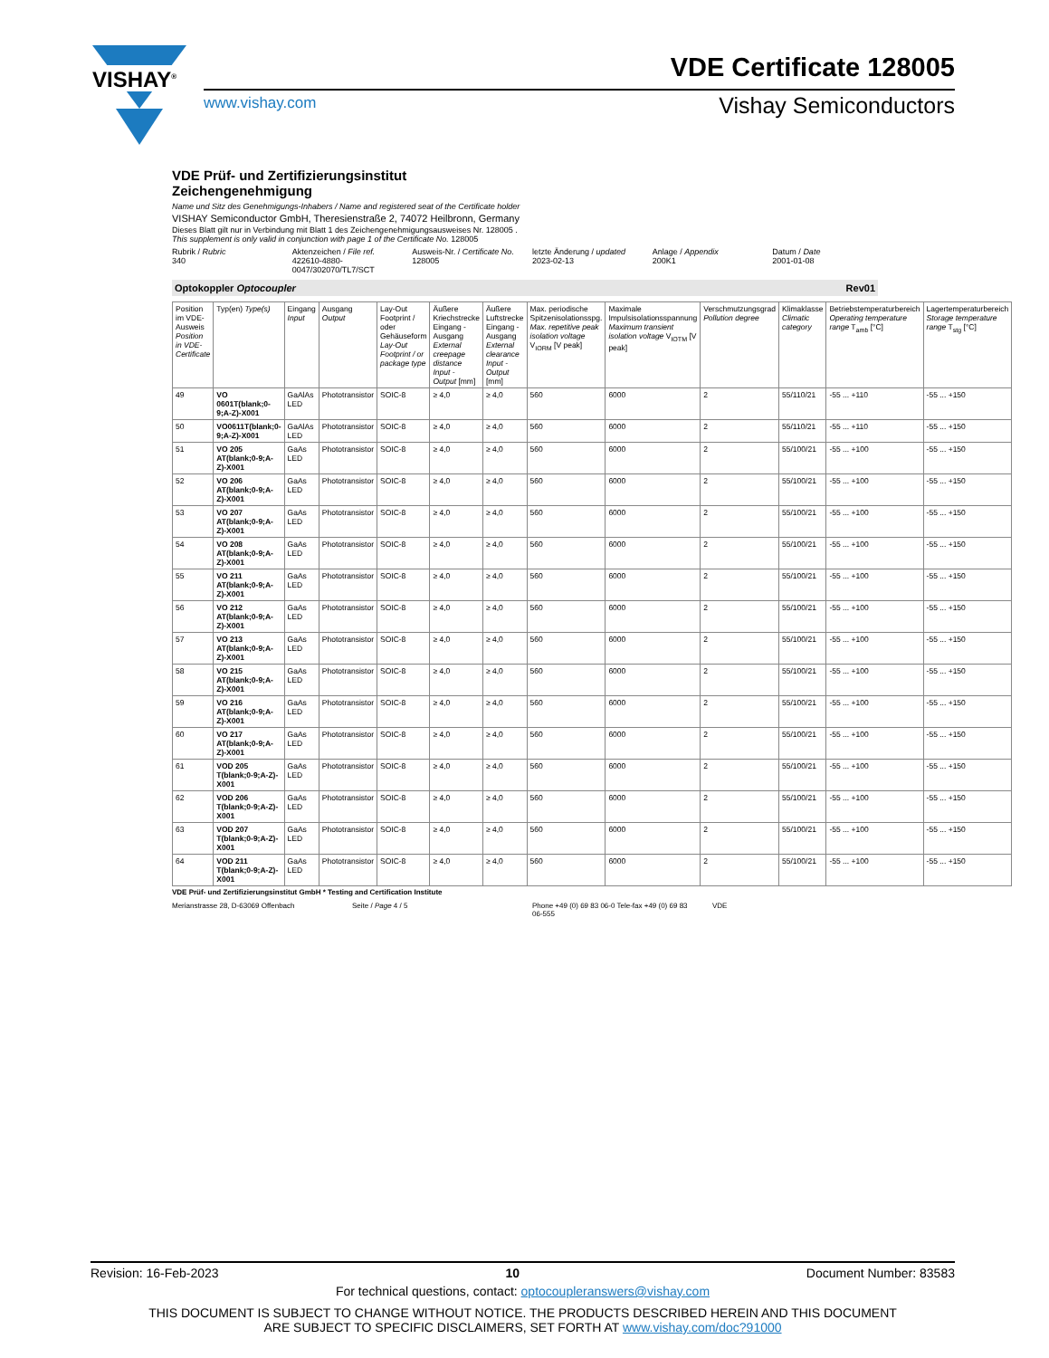VISHAY<sup>®</sup> VDE Certificate 128005
www.vishay.com Vishay Semiconductors
VDE Prüf- und Zertifizierungsinstitut
Zeichengenehmigung
Name und Sitz des Genehmigungs-Inhabers / Name and registered seat of the Certificate holder
VISHAY Semiconductor GmbH, Theresienstraße 2, 74072 Heilbronn, Germany
Dieses Blatt gilt nur in Verbindung mit Blatt 1 des Zeichengenehmigungsausweises Nr. 128005 .
This supplement is only valid in conjunction with page 1 of the Certificate No. 128005
Rubrik / Rubric
340
Aktenzeichen / File ref.
422610-4880-0047/302070/TL7/SCT
Ausweis-Nr. / Certificate No.
128005
letzte Änderung / updated
2023-02-13
Anlage / Appendix
200K1
Datum / Date
2001-01-08
Optokoppler Optocoupler Rev01
| Position im VDE-Ausweis Position in VDE-Certificate | Typ(en) Type(s) | Eingang Input | Ausgang Output | Lay-Out Footprint / oder Gehäuseform Lay-Out Footprint / or package type | Äußere Kriechstrecke Eingang - Ausgang External creepage distance Input - Output [mm] | Äußere Luftstrecke Eingang - Ausgang External clearance Input - Output [mm] | Max. periodische Spitzenisolationsspg. Max. repetitive peak isolation voltage V<sub>IORM</sub> [V peak] | Maximale Impulsisolationsspannung Maximum transient isolation voltage V<sub>IOTM</sub> [V peak] | Verschmutzungsgrad Pollution degree | Klimaklasse Climatic category | Betriebstemperaturbereich Operating temperature range T<sub>amb</sub> [°C] | Lagertemperaturbereich Storage temperature range T<sub>stg</sub> [°C] |
| --- | --- | --- | --- | --- | --- | --- | --- | --- | --- | --- | --- | --- |
| 49 | VO 0601T(blank;0-9;A-Z)-X001 | GaAlAs LED | Phototransistor | SOIC-8 | ≥ 4,0 | ≥ 4,0 | 560 | 6000 | 2 | 55/110/21 | -55 ... +110 | -55 ... +150 |
| 50 | VO0611T(blank;0-9;A-Z)-X001 | GaAlAs LED | Phototransistor | SOIC-8 | ≥ 4,0 | ≥ 4,0 | 560 | 6000 | 2 | 55/110/21 | -55 ... +110 | -55 ... +150 |
| 51 | VO 205 AT(blank;0-9;A-Z)-X001 | GaAs LED | Phototransistor | SOIC-8 | ≥ 4,0 | ≥ 4,0 | 560 | 6000 | 2 | 55/100/21 | -55 ... +100 | -55 ... +150 |
| 52 | VO 206 AT(blank;0-9;A-Z)-X001 | GaAs LED | Phototransistor | SOIC-8 | ≥ 4,0 | ≥ 4,0 | 560 | 6000 | 2 | 55/100/21 | -55 ... +100 | -55 ... +150 |
| 53 | VO 207 AT(blank;0-9;A-Z)-X001 | GaAs LED | Phototransistor | SOIC-8 | ≥ 4,0 | ≥ 4,0 | 560 | 6000 | 2 | 55/100/21 | -55 ... +100 | -55 ... +150 |
| 54 | VO 208 AT(blank;0-9;A-Z)-X001 | GaAs LED | Phototransistor | SOIC-8 | ≥ 4,0 | ≥ 4,0 | 560 | 6000 | 2 | 55/100/21 | -55 ... +100 | -55 ... +150 |
| 55 | VO 211 AT(blank;0-9;A-Z)-X001 | GaAs LED | Phototransistor | SOIC-8 | ≥ 4,0 | ≥ 4,0 | 560 | 6000 | 2 | 55/100/21 | -55 ... +100 | -55 ... +150 |
| 56 | VO 212 AT(blank;0-9;A-Z)-X001 | GaAs LED | Phototransistor | SOIC-8 | ≥ 4,0 | ≥ 4,0 | 560 | 6000 | 2 | 55/100/21 | -55 ... +100 | -55 ... +150 |
| 57 | VO 213 AT(blank;0-9;A-Z)-X001 | GaAs LED | Phototransistor | SOIC-8 | ≥ 4,0 | ≥ 4,0 | 560 | 6000 | 2 | 55/100/21 | -55 ... +100 | -55 ... +150 |
| 58 | VO 215 AT(blank;0-9;A-Z)-X001 | GaAs LED | Phototransistor | SOIC-8 | ≥ 4,0 | ≥ 4,0 | 560 | 6000 | 2 | 55/100/21 | -55 ... +100 | -55 ... +150 |
| 59 | VO 216 AT(blank;0-9;A-Z)-X001 | GaAs LED | Phototransistor | SOIC-8 | ≥ 4,0 | ≥ 4,0 | 560 | 6000 | 2 | 55/100/21 | -55 ... +100 | -55 ... +150 |
| 60 | VO 217 AT(blank;0-9;A-Z)-X001 | GaAs LED | Phototransistor | SOIC-8 | ≥ 4,0 | ≥ 4,0 | 560 | 6000 | 2 | 55/100/21 | -55 ... +100 | -55 ... +150 |
| 61 | VOD 205 T(blank;0-9;A-Z)-X001 | GaAs LED | Phototransistor | SOIC-8 | ≥ 4,0 | ≥ 4,0 | 560 | 6000 | 2 | 55/100/21 | -55 ... +100 | -55 ... +150 |
| 62 | VOD 206 T(blank;0-9;A-Z)-X001 | GaAs LED | Phototransistor | SOIC-8 | ≥ 4,0 | ≥ 4,0 | 560 | 6000 | 2 | 55/100/21 | -55 ... +100 | -55 ... +150 |
| 63 | VOD 207 T(blank;0-9;A-Z)-X001 | GaAs LED | Phototransistor | SOIC-8 | ≥ 4,0 | ≥ 4,0 | 560 | 6000 | 2 | 55/100/21 | -55 ... +100 | -55 ... +150 |
| 64 | VOD 211 T(blank;0-9;A-Z)-X001 | GaAs LED | Phototransistor | SOIC-8 | ≥ 4,0 | ≥ 4,0 | 560 | 6000 | 2 | 55/100/21 | -55 ... +100 | -55 ... +150 |
VDE Prüf- und Zertifizierungsinstitut GmbH * Testing and Certification Institute
Merianstrasse 28, D-63069 Offenbach
Seite / Page 4 / 5 Phone +49 (0) 69 83 06-0 Tele-fax +49 (0) 69 83 06-555
VDE
Revision: 16-Feb-2023 10 Document Number: 83583
For technical questions, contact: optocoupleranswers@vishay.com
THIS DOCUMENT IS SUBJECT TO CHANGE WITHOUT NOTICE. THE PRODUCTS DESCRIBED HEREIN AND THIS DOCUMENT
ARE SUBJECT TO SPECIFIC DISCLAIMERS, SET FORTH AT www.vishay.com/doc?91000